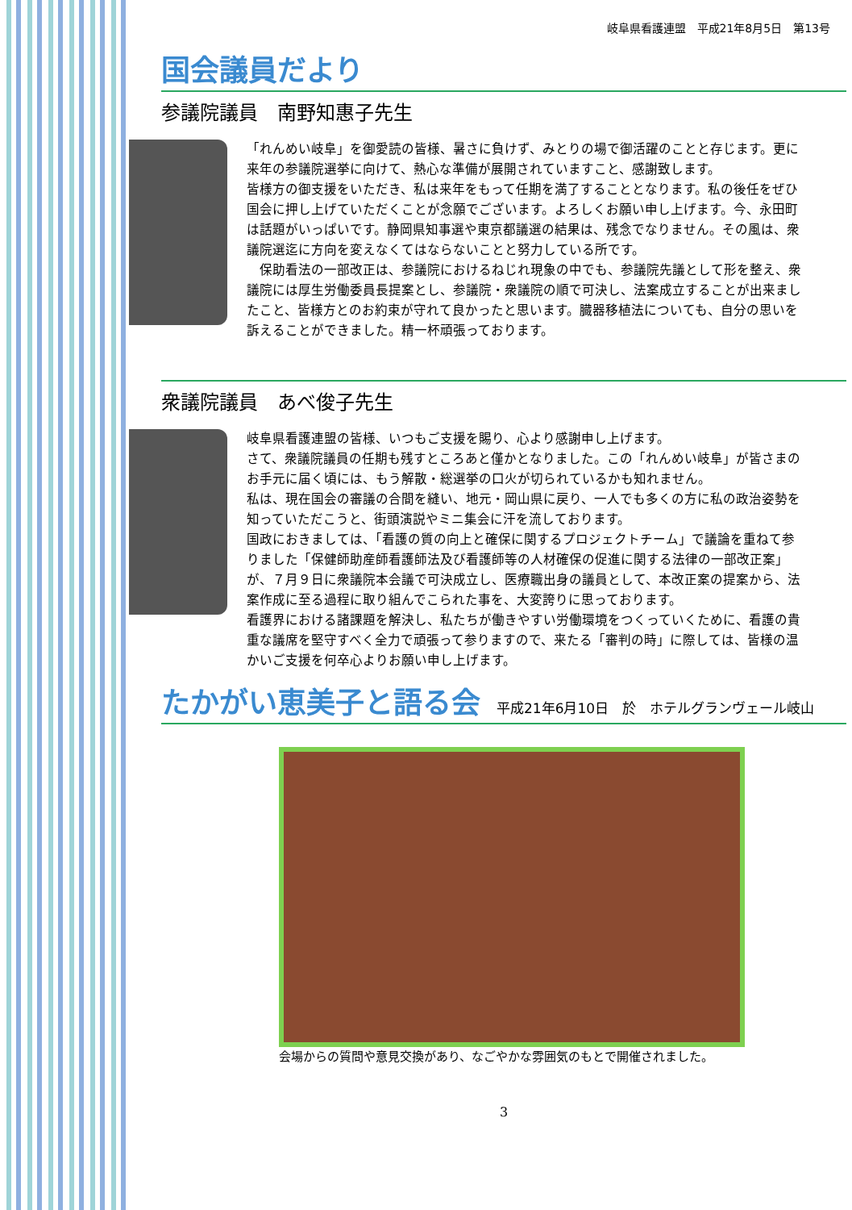岐阜県看護連盟　平成21年8月5日　第13号
国会議員だより
参議院議員　南野知惠子先生
「れんめい岐阜」を御愛読の皆様、暑さに負けず、みとりの場で御活躍のことと存じます。更に来年の参議院選挙に向けて、熱心な準備が展開されていますこと、感謝致します。
皆様方の御支援をいただき、私は来年をもって任期を満了することとなります。私の後任をぜひ国会に押し上げていただくことが念願でございます。よろしくお願い申し上げます。今、永田町は話題がいっぱいです。静岡県知事選や東京都議選の結果は、残念でなりません。その風は、衆議院選迄に方向を変えなくてはならないことと努力している所です。
　保助看法の一部改正は、参議院におけるねじれ現象の中でも、参議院先議として形を整え、衆議院には厚生労働委員長提案とし、参議院・衆議院の順で可決し、法案成立することが出来ましたこと、皆様方とのお約束が守れて良かったと思います。臓器移植法についても、自分の思いを訴えることができました。精一杯頑張っております。
衆議院議員　あべ俊子先生
岐阜県看護連盟の皆様、いつもご支援を賜り、心より感謝申し上げます。
さて、衆議院議員の任期も残すところあと僅かとなりました。この「れんめい岐阜」が皆さまのお手元に届く頃には、もう解散・総選挙の口火が切られているかも知れません。
私は、現在国会の審議の合間を縫い、地元・岡山県に戻り、一人でも多くの方に私の政治姿勢を知っていただこうと、街頭演説やミニ集会に汗を流しております。
国政におきましては、「看護の質の向上と確保に関するプロジェクトチーム」で議論を重ねて参りました「保健師助産師看護師法及び看護師等の人材確保の促進に関する法律の一部改正案」が、７月９日に衆議院本会議で可決成立し、医療職出身の議員として、本改正案の提案から、法案作成に至る過程に取り組んでこられた事を、大変誇りに思っております。
看護界における諸課題を解決し、私たちが働きやすい労働環境をつくっていくために、看護の貴重な議席を堅守すべく全力で頑張って参りますので、来たる「審判の時」に際しては、皆様の温かいご支援を何卒心よりお願い申し上げます。
たかがい恵美子と語る会
平成21年6月10日　於　ホテルグランヴェール岐山
会場からの質問や意見交換があり、なごやかな雰囲気のもとで開催されました。
3